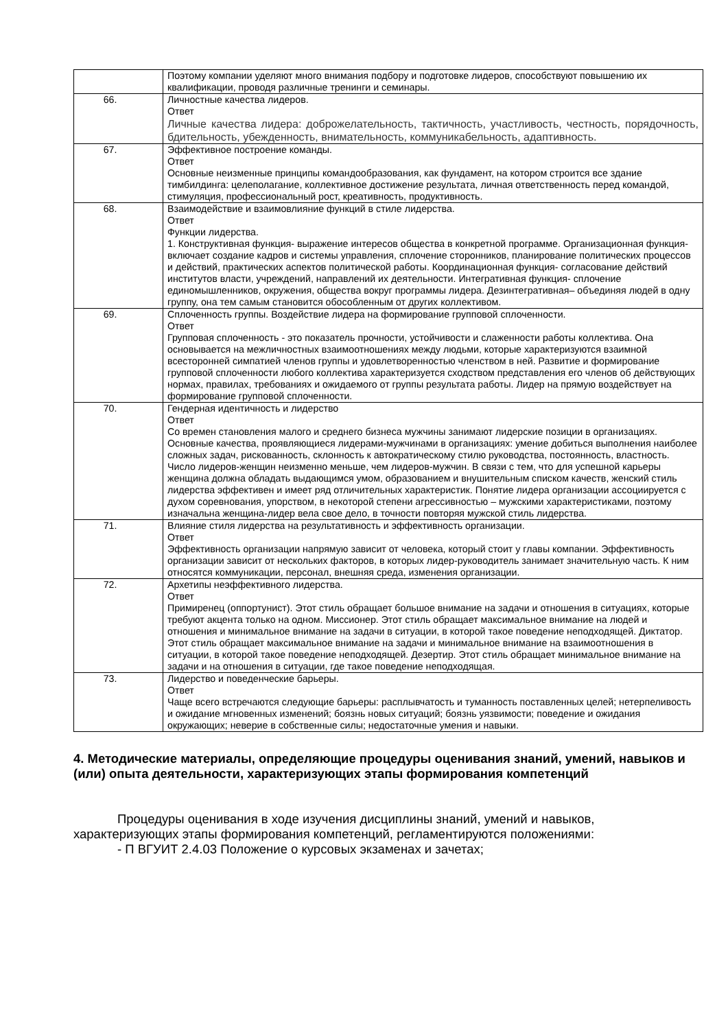| | Поэтому компании уделяют много внимания подбору и подготовке лидеров, способствуют повышению их квалификации, проводя различные тренинги и семинары. |
| 66. | Личностные качества лидеров. Ответ Личные качества лидера: доброжелательность, тактичность, участливость, честность, порядочность, бдительность, убежденность, внимательность, коммуникабельность, адаптивность. |
| 67. | Эффективное построение команды. Ответ Основные неизменные принципы командообразования, как фундамент, на котором строится все здание тимбилдинга: целеполагание, коллективное достижение результата, личная ответственность перед командой, стимуляция, профессиональный рост, креативность, продуктивность. |
| 68. | Взаимодействие и взаимовлияние функций в стиле лидерства. Ответ Функции лидерства. 1. Конструктивная функция- выражение интересов общества в конкретной программе. Организационная функция-включает создание кадров и системы управления, сплочение сторонников, планирование политических процессов и действий, практических аспектов политической работы. Координационная функция- согласование действий институтов власти, учреждений, направлений их деятельности. Интегративная функция- сплочение единомышленников, окружения, общества вокруг программы лидера. Дезинтегративная– объединяя людей в одну группу, она тем самым становится обособленным от других коллективом. |
| 69. | Сплоченность группы. Воздействие лидера на формирование групповой сплоченности. Ответ Групповая сплоченность - это показатель прочности, устойчивости и слаженности работы коллектива. Она основывается на межличностных взаимоотношениях между людьми, которые характеризуются взаимной всесторонней симпатией членов группы и удовлетворенностью членством в ней. Развитие и формирование групповой сплоченности любого коллектива характеризуется сходством представления его членов об действующих нормах, правилах, требованиях и ожидаемого от группы результата работы. Лидер на прямую воздействует на формирование групповой сплоченности. |
| 70. | Гендерная идентичность и лидерство Ответ Со времен становления малого и среднего бизнеса мужчины занимают лидерские позиции в организациях. Основные качества, проявляющиеся лидерами-мужчинами в организациях: умение добиться выполнения наиболее сложных задач, рискованность, склонность к автократическому стилю руководства, постоянность, властность. Число лидеров-женщин неизменно меньше, чем лидеров-мужчин. В связи с тем, что для успешной карьеры женщина должна обладать выдающимся умом, образованием и внушительным списком качеств, женский стиль лидерства эффективен и имеет ряд отличительных характеристик. Понятие лидера организации ассоциируется с духом соревнования, упорством, в некоторой степени агрессивностью – мужскими характеристиками, поэтому изначальна женщина-лидер вела свое дело, в точности повторяя мужской стиль лидерства. |
| 71. | Влияние стиля лидерства на результативность и эффективность организации. Ответ Эффективность организации напрямую зависит от человека, который стоит у главы компании. Эффективность организации зависит от нескольких факторов, в которых лидер-руководитель занимает значительную часть. К ним относятся коммуникации, персонал, внешняя среда, изменения организации. |
| 72. | Архетипы неэффективного лидерства. Ответ Примиренец (оппортунист). Этот стиль обращает большое внимание на задачи и отношения в ситуациях, которые требуют акцента только на одном. Миссионер. Этот стиль обращает максимальное внимание на людей и отношения и минимальное внимание на задачи в ситуации, в которой такое поведение неподходящей. Диктатор. Этот стиль обращает максимальное внимание на задачи и минимальное внимание на взаимоотношения в ситуации, в которой такое поведение неподходящей. Дезертир. Этот стиль обращает минимальное внимание на задачи и на отношения в ситуации, где такое поведение неподходящая. |
| 73. | Лидерство и поведенческие барьеры. Ответ Чаще всего встречаются следующие барьеры: расплывчатость и туманность поставленных целей; нетерпеливость и ожидание мгновенных изменений; боязнь новых ситуаций; боязнь уязвимости; поведение и ожидания окружающих; неверие в собственные силы; недостаточные умения и навыки. |
4. Методические материалы, определяющие процедуры оценивания знаний, умений, навыков и (или) опыта деятельности, характеризующих этапы формирования компетенций
Процедуры оценивания в ходе изучения дисциплины знаний, умений и навыков, характеризующих этапы формирования компетенций, регламентируются положениями:
- П ВГУИТ 2.4.03 Положение о курсовых экзаменах и зачетах;